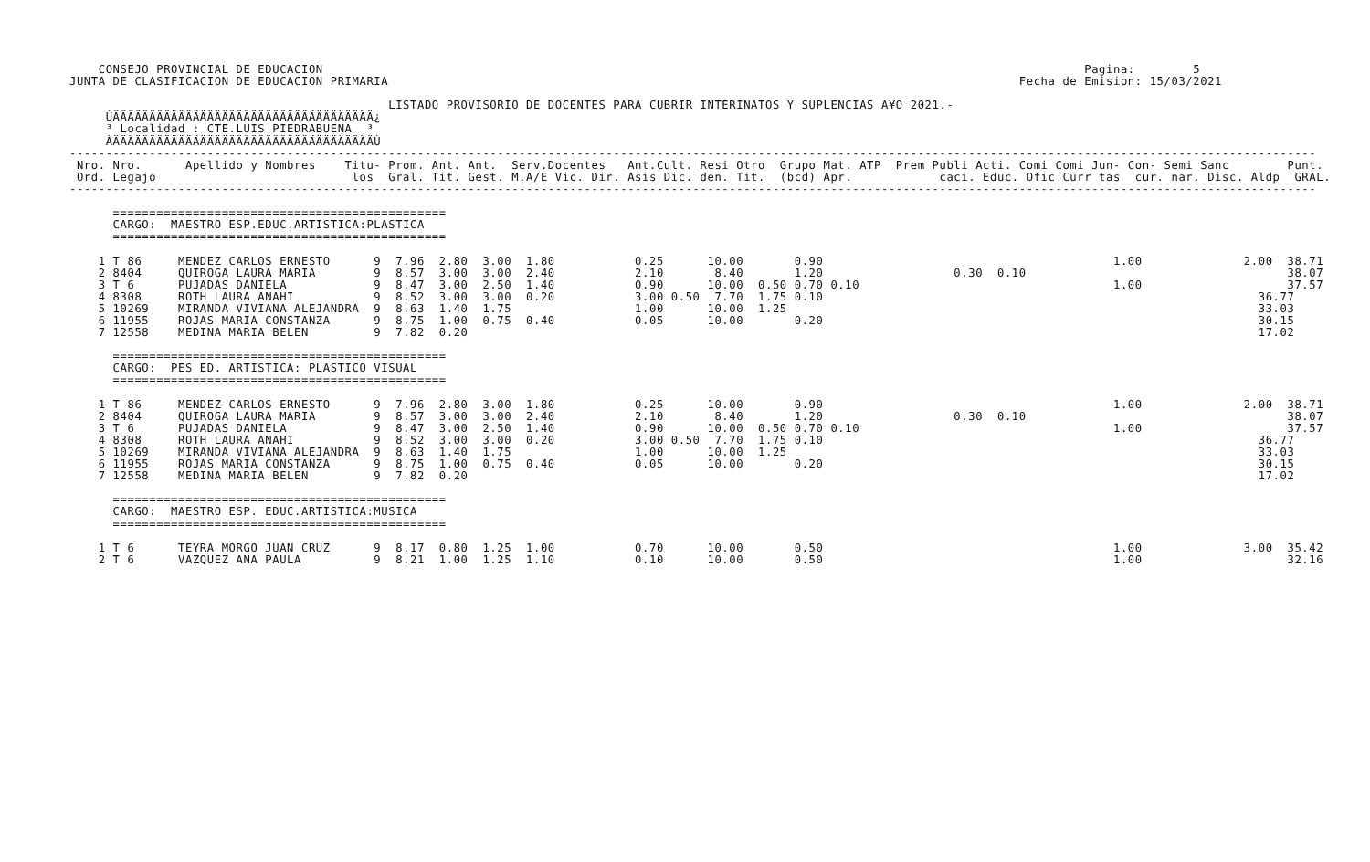CONSEJO PROVINCIAL DE EDUCACION                                                                                                         Pagina:        5
JUNTA DE CLASIFICACION DE EDUCACION PRIMARIA                                                                                       Fecha de Emision: 15/03/2021

                                            LISTADO PROVISORIO DE DOCENTES PARA CUBRIR INTERINATOS Y SUPLENCIAS A¥O 2021.-
     ÚÄÄÄÄÄÄÄÄÄÄÄÄÄÄÄÄÄÄÄÄÄÄÄÄÄÄÄÄÄÄÄÄÄÄÄÄ¿
     ³ Localidad : CTE.LUIS PIEDRABUENA  ³
     ÀÄÄÄÄÄÄÄÄÄÄÄÄÄÄÄÄÄÄÄÄÄÄÄÄÄÄÄÄÄÄÄÄÄÄÄÄÙ
----------------------------------------------------------------------------------------------------------------------------------------------------------------------------
 Nro. Nro.      Apellido y Nombres    Titu- Prom. Ant. Ant.  Serv.Docentes   Ant.Cult. Resi Otro  Grupo Mat. ATP  Prem Publi Acti. Comi Comi Jun- Con- Semi Sanc        Punt.
 Ord. Legajo                           los  Gral. Tit. Gest. M.A/E Vic. Dir. Asis Dic. den. Tit.  (bcd) Apr.            caci. Educ. Ofic Curr tas  cur. nar. Disc. Aldp  GRAL.
----------------------------------------------------------------------------------------------------------------------------------------------------------------------------

      ==============================================
      CARGO:  MAESTRO ESP.EDUC.ARTISTICA:PLASTICA
      ==============================================

    1 T 86     MENDEZ CARLOS ERNESTO      9  7.96  2.80  3.00  1.80           0.25      10.00       0.90                                        1.00              2.00  38.71
    2 8404     QUIROGA LAURA MARIA        9  8.57  3.00  3.00  2.40           2.10       8.40       1.20                  0.30  0.10                                    38.07
    3 T 6      PUJADAS DANIELA            9  8.47  3.00  2.50  1.40           0.90      10.00  0.50 0.70 0.10                                   1.00                    37.57
    4 8308     ROTH LAURA ANAHI           9  8.52  3.00  3.00  0.20           3.00 0.50  7.70  1.75 0.10                                                            36.77
    5 10269    MIRANDA VIVIANA ALEJANDRA  9  8.63  1.40  1.75                 1.00      10.00  1.25                                                                 33.03
    6 11955    ROJAS MARIA CONSTANZA      9  8.75  1.00  0.75  0.40           0.05      10.00       0.20                                                            30.15
    7 12558    MEDINA MARIA BELEN         9  7.82  0.20                                                                                                             17.02

      ==============================================
      CARGO:  PES ED. ARTISTICA: PLASTICO VISUAL
      ==============================================

    1 T 86     MENDEZ CARLOS ERNESTO      9  7.96  2.80  3.00  1.80           0.25      10.00       0.90                                        1.00              2.00  38.71
    2 8404     QUIROGA LAURA MARIA        9  8.57  3.00  3.00  2.40           2.10       8.40       1.20                  0.30  0.10                                    38.07
    3 T 6      PUJADAS DANIELA            9  8.47  3.00  2.50  1.40           0.90      10.00  0.50 0.70 0.10                                   1.00                    37.57
    4 8308     ROTH LAURA ANAHI           9  8.52  3.00  3.00  0.20           3.00 0.50  7.70  1.75 0.10                                                            36.77
    5 10269    MIRANDA VIVIANA ALEJANDRA  9  8.63  1.40  1.75                 1.00      10.00  1.25                                                                 33.03
    6 11955    ROJAS MARIA CONSTANZA      9  8.75  1.00  0.75  0.40           0.05      10.00       0.20                                                            30.15
    7 12558    MEDINA MARIA BELEN         9  7.82  0.20                                                                                                             17.02

      ==============================================
      CARGO:  MAESTRO ESP. EDUC.ARTISTICA:MUSICA
      ==============================================

    1 T 6      TEYRA MORGO JUAN CRUZ      9  8.17  0.80  1.25  1.00           0.70      10.00       0.50                                        1.00              3.00  35.42
    2 T 6      VAZQUEZ ANA PAULA          9  8.21  1.00  1.25  1.10           0.10      10.00       0.50                                        1.00                    32.16